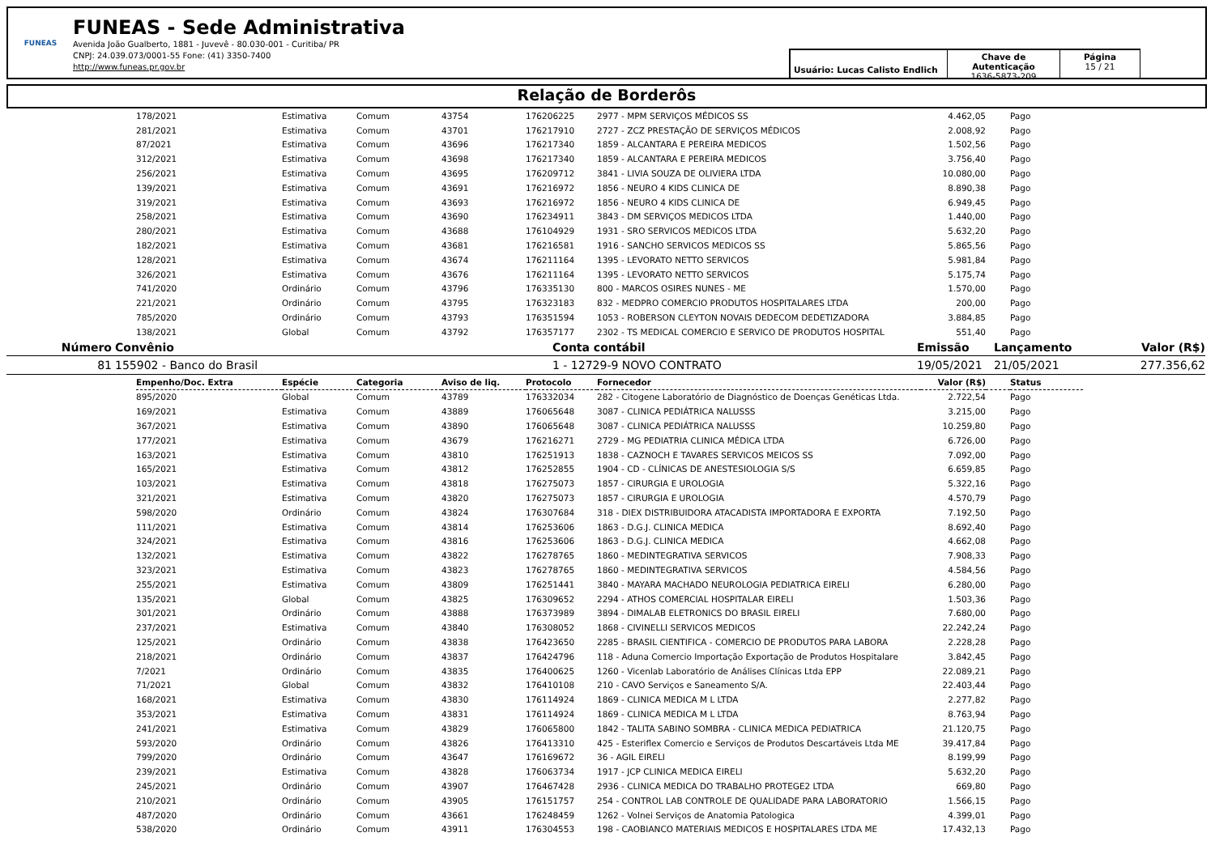FUNEAS
FUNEAS - Sede Administrativa
Avenida João Gualberto, 1881 - Juvevê - 80.030-001 - Curitiba/ PR
CNPJ: 24.039.073/0001-55 Fone: (41) 3350-7400
http://www.funeas.pr.gov.br
Usuário: Lucas Calisto Endlich
Chave de Autenticação
1636-5873-209
Página
15 / 21
Relação de Borderôs
| 178/2021 | Estimativa | Comum | 43754 | 176206225 | 2977 - MPM SERVIÇOS MÉDICOS SS | 4.462,05 | | Pago |
| 281/2021 | Estimativa | Comum | 43701 | 176217910 | 2727 - ZCZ PRESTAÇÃO DE SERVIÇOS MÉDICOS | 2.008,92 | | Pago |
| 87/2021 | Estimativa | Comum | 43696 | 176217340 | 1859 - ALCANTARA E PEREIRA MEDICOS | 1.502,56 | | Pago |
| 312/2021 | Estimativa | Comum | 43698 | 176217340 | 1859 - ALCANTARA E PEREIRA MEDICOS | 3.756,40 | | Pago |
| 256/2021 | Estimativa | Comum | 43695 | 176209712 | 3841 - LIVIA SOUZA DE OLIVIERA LTDA | 10.080,00 | | Pago |
| 139/2021 | Estimativa | Comum | 43691 | 176216972 | 1856 - NEURO 4 KIDS CLINICA DE | 8.890,38 | | Pago |
| 319/2021 | Estimativa | Comum | 43693 | 176216972 | 1856 - NEURO 4 KIDS CLINICA DE | 6.949,45 | | Pago |
| 258/2021 | Estimativa | Comum | 43690 | 176234911 | 3843 - DM SERVIÇOS MEDICOS LTDA | 1.440,00 | | Pago |
| 280/2021 | Estimativa | Comum | 43688 | 176104929 | 1931 - SRO SERVICOS MEDICOS LTDA | 5.632,20 | | Pago |
| 182/2021 | Estimativa | Comum | 43681 | 176216581 | 1916 - SANCHO SERVICOS MEDICOS SS | 5.865,56 | | Pago |
| 128/2021 | Estimativa | Comum | 43674 | 176211164 | 1395 - LEVORATO NETTO SERVICOS | 5.981,84 | | Pago |
| 326/2021 | Estimativa | Comum | 43676 | 176211164 | 1395 - LEVORATO NETTO SERVICOS | 5.175,74 | | Pago |
| 741/2020 | Ordinário | Comum | 43796 | 176335130 | 800 - MARCOS OSIRES NUNES - ME | 1.570,00 | | Pago |
| 221/2021 | Ordinário | Comum | 43795 | 176323183 | 832 - MEDPRO COMERCIO PRODUTOS HOSPITALARES LTDA | 200,00 | | Pago |
| 785/2020 | Ordinário | Comum | 43793 | 176351594 | 1053 - ROBERSON CLEYTON NOVAIS DEDECOM DEDETIZADORA | 3.884,85 | | Pago |
| 138/2021 | Global | Comum | 43792 | 176357177 | 2302 - TS MEDICAL COMERCIO E SERVICO DE PRODUTOS HOSPITAL | 551,40 | | Pago |
| Número | | Convênio | Conta contábil | Emissão | Lançamento | Valor (R$) |
| --- | --- | --- | --- | --- | --- | --- |
| 81 | | 155902 - Banco do Brasil | 1 - 12729-9 NOVO CONTRATO | 19/05/2021 | 21/05/2021 | 277.356,62 |
| Empenho/Doc. Extra | Espécie | Categoria | Aviso de liq. | Protocolo | Fornecedor | Valor (R$) | | Status |
| --- | --- | --- | --- | --- | --- | --- | --- | --- |
| 895/2020 | Global | Comum | 43789 | 176332034 | 282 - Citogene Laboratório de Diagnóstico de Doenças Genéticas Ltda. | 2.722,54 | | Pago |
| 169/2021 | Estimativa | Comum | 43889 | 176065648 | 3087 - CLINICA PEDIÁTRICA NALUSSS | 3.215,00 | | Pago |
| 367/2021 | Estimativa | Comum | 43890 | 176065648 | 3087 - CLINICA PEDIÁTRICA NALUSSS | 10.259,80 | | Pago |
| 177/2021 | Estimativa | Comum | 43679 | 176216271 | 2729 - MG PEDIATRIA CLINICA MÉDICA LTDA | 6.726,00 | | Pago |
| 163/2021 | Estimativa | Comum | 43810 | 176251913 | 1838 - CAZNOCH E TAVARES SERVICOS MEICOS SS | 7.092,00 | | Pago |
| 165/2021 | Estimativa | Comum | 43812 | 176252855 | 1904 - CD - CLÍNICAS DE ANESTESIOLOGIA S/S | 6.659,85 | | Pago |
| 103/2021 | Estimativa | Comum | 43818 | 176275073 | 1857 - CIRURGIA E UROLOGIA | 5.322,16 | | Pago |
| 321/2021 | Estimativa | Comum | 43820 | 176275073 | 1857 - CIRURGIA E UROLOGIA | 4.570,79 | | Pago |
| 598/2020 | Ordinário | Comum | 43824 | 176307684 | 318 - DIEX DISTRIBUIDORA ATACADISTA IMPORTADORA E EXPORTA | 7.192,50 | | Pago |
| 111/2021 | Estimativa | Comum | 43814 | 176253606 | 1863 - D.G.J. CLINICA MEDICA | 8.692,40 | | Pago |
| 324/2021 | Estimativa | Comum | 43816 | 176253606 | 1863 - D.G.J. CLINICA MEDICA | 4.662,08 | | Pago |
| 132/2021 | Estimativa | Comum | 43822 | 176278765 | 1860 - MEDINTEGRATIVA SERVICOS | 7.908,33 | | Pago |
| 323/2021 | Estimativa | Comum | 43823 | 176278765 | 1860 - MEDINTEGRATIVA SERVICOS | 4.584,56 | | Pago |
| 255/2021 | Estimativa | Comum | 43809 | 176251441 | 3840 - MAYARA MACHADO NEUROLOGIA PEDIATRICA EIRELI | 6.280,00 | | Pago |
| 135/2021 | Global | Comum | 43825 | 176309652 | 2294 - ATHOS COMERCIAL HOSPITALAR EIRELI | 1.503,36 | | Pago |
| 301/2021 | Ordinário | Comum | 43888 | 176373989 | 3894 - DIMALAB ELETRONICS DO BRASIL EIRELI | 7.680,00 | | Pago |
| 237/2021 | Estimativa | Comum | 43840 | 176308052 | 1868 - CIVINELLI SERVICOS MEDICOS | 22.242,24 | | Pago |
| 125/2021 | Ordinário | Comum | 43838 | 176423650 | 2285 - BRASIL CIENTIFICA - COMERCIO DE PRODUTOS PARA LABORA | 2.228,28 | | Pago |
| 218/2021 | Ordinário | Comum | 43837 | 176424796 | 118 - Aduna Comercio Importação Exportação de Produtos Hospitalare | 3.842,45 | | Pago |
| 7/2021 | Ordinário | Comum | 43835 | 176400625 | 1260 - Vicenlab Laboratório de Análises Clínicas Ltda EPP | 22.089,21 | | Pago |
| 71/2021 | Global | Comum | 43832 | 176410108 | 210 - CAVO Serviços e Saneamento S/A. | 22.403,44 | | Pago |
| 168/2021 | Estimativa | Comum | 43830 | 176114924 | 1869 - CLINICA MEDICA M L LTDA | 2.277,82 | | Pago |
| 353/2021 | Estimativa | Comum | 43831 | 176114924 | 1869 - CLINICA MEDICA M L LTDA | 8.763,94 | | Pago |
| 241/2021 | Estimativa | Comum | 43829 | 176065800 | 1842 - TALITA SABINO SOMBRA - CLINICA MEDICA PEDIATRICA | 21.120,75 | | Pago |
| 593/2020 | Ordinário | Comum | 43826 | 176413310 | 425 - Esteriflex Comercio e Serviços de Produtos Descartáveis Ltda ME | 39.417,84 | | Pago |
| 799/2020 | Ordinário | Comum | 43647 | 176169672 | 36 - AGIL EIRELI | 8.199,99 | | Pago |
| 239/2021 | Estimativa | Comum | 43828 | 176063734 | 1917 - JCP CLINICA MEDICA EIRELI | 5.632,20 | | Pago |
| 245/2021 | Ordinário | Comum | 43907 | 176467428 | 2936 - CLINICA MEDICA DO TRABALHO PROTEGE2 LTDA | 669,80 | | Pago |
| 210/2021 | Ordinário | Comum | 43905 | 176151757 | 254 - CONTROL LAB CONTROLE DE QUALIDADE PARA LABORATORIO | 1.566,15 | | Pago |
| 487/2020 | Ordinário | Comum | 43661 | 176248459 | 1262 - Volnei Serviços de Anatomia Patologica | 4.399,01 | | Pago |
| 538/2020 | Ordinário | Comum | 43911 | 176304553 | 198 - CAOBIANCO MATERIAIS MEDICOS E HOSPITALARES LTDA ME | 17.432,13 | | Pago |